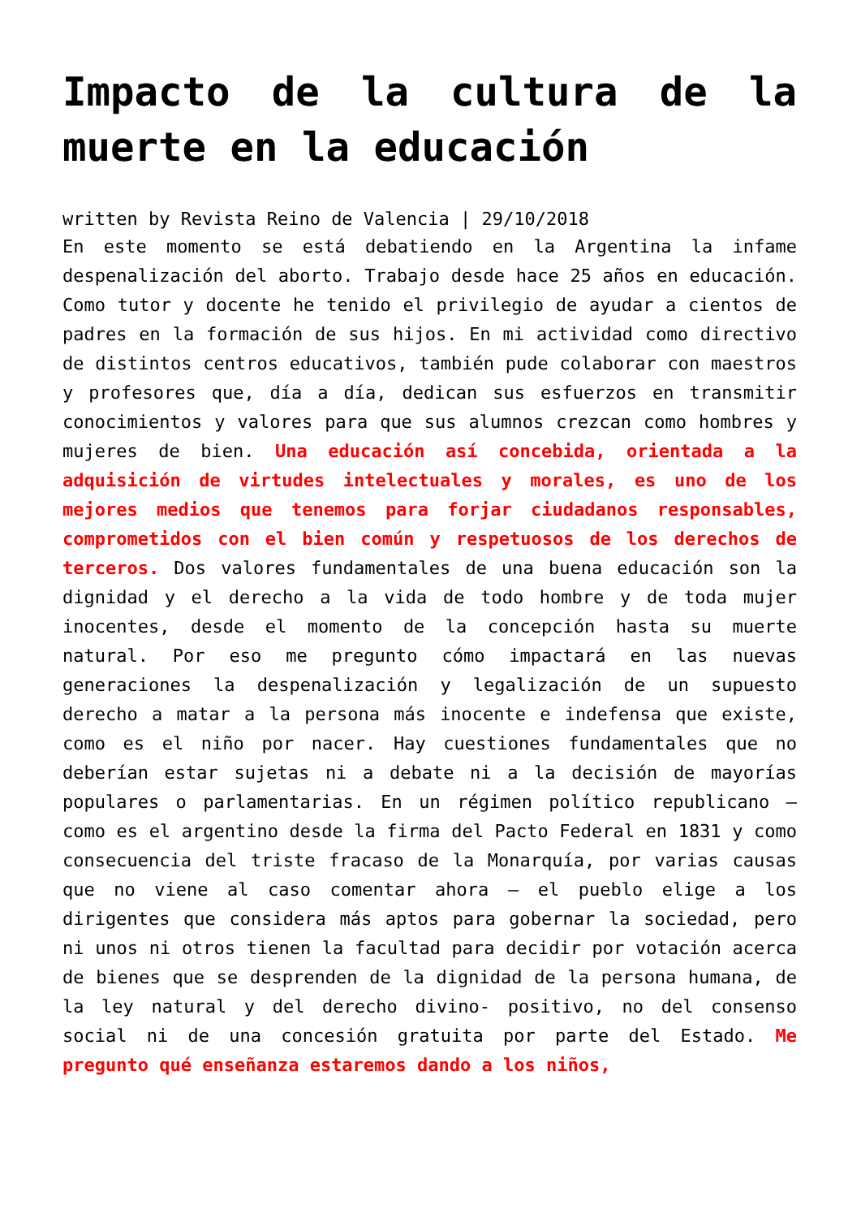Impacto de la cultura de la muerte en la educación
written by Revista Reino de Valencia | 29/10/2018
En este momento se está debatiendo en la Argentina la infame despenalización del aborto. Trabajo desde hace 25 años en educación. Como tutor y docente he tenido el privilegio de ayudar a cientos de padres en la formación de sus hijos. En mi actividad como directivo de distintos centros educativos, también pude colaborar con maestros y profesores que, día a día, dedican sus esfuerzos en transmitir conocimientos y valores para que sus alumnos crezcan como hombres y mujeres de bien. Una educación así concebida, orientada a la adquisición de virtudes intelectuales y morales, es uno de los mejores medios que tenemos para forjar ciudadanos responsables, comprometidos con el bien común y respetuosos de los derechos de terceros. Dos valores fundamentales de una buena educación son la dignidad y el derecho a la vida de todo hombre y de toda mujer inocentes, desde el momento de la concepción hasta su muerte natural. Por eso me pregunto cómo impactará en las nuevas generaciones la despenalización y legalización de un supuesto derecho a matar a la persona más inocente e indefensa que existe, como es el niño por nacer. Hay cuestiones fundamentales que no deberían estar sujetas ni a debate ni a la decisión de mayorías populares o parlamentarias. En un régimen político republicano – como es el argentino desde la firma del Pacto Federal en 1831 y como consecuencia del triste fracaso de la Monarquía, por varias causas que no viene al caso comentar ahora – el pueblo elige a los dirigentes que considera más aptos para gobernar la sociedad, pero ni unos ni otros tienen la facultad para decidir por votación acerca de bienes que se desprenden de la dignidad de la persona humana, de la ley natural y del derecho divino- positivo, no del consenso social ni de una concesión gratuita por parte del Estado. Me pregunto qué enseñanza estaremos dando a los niños,